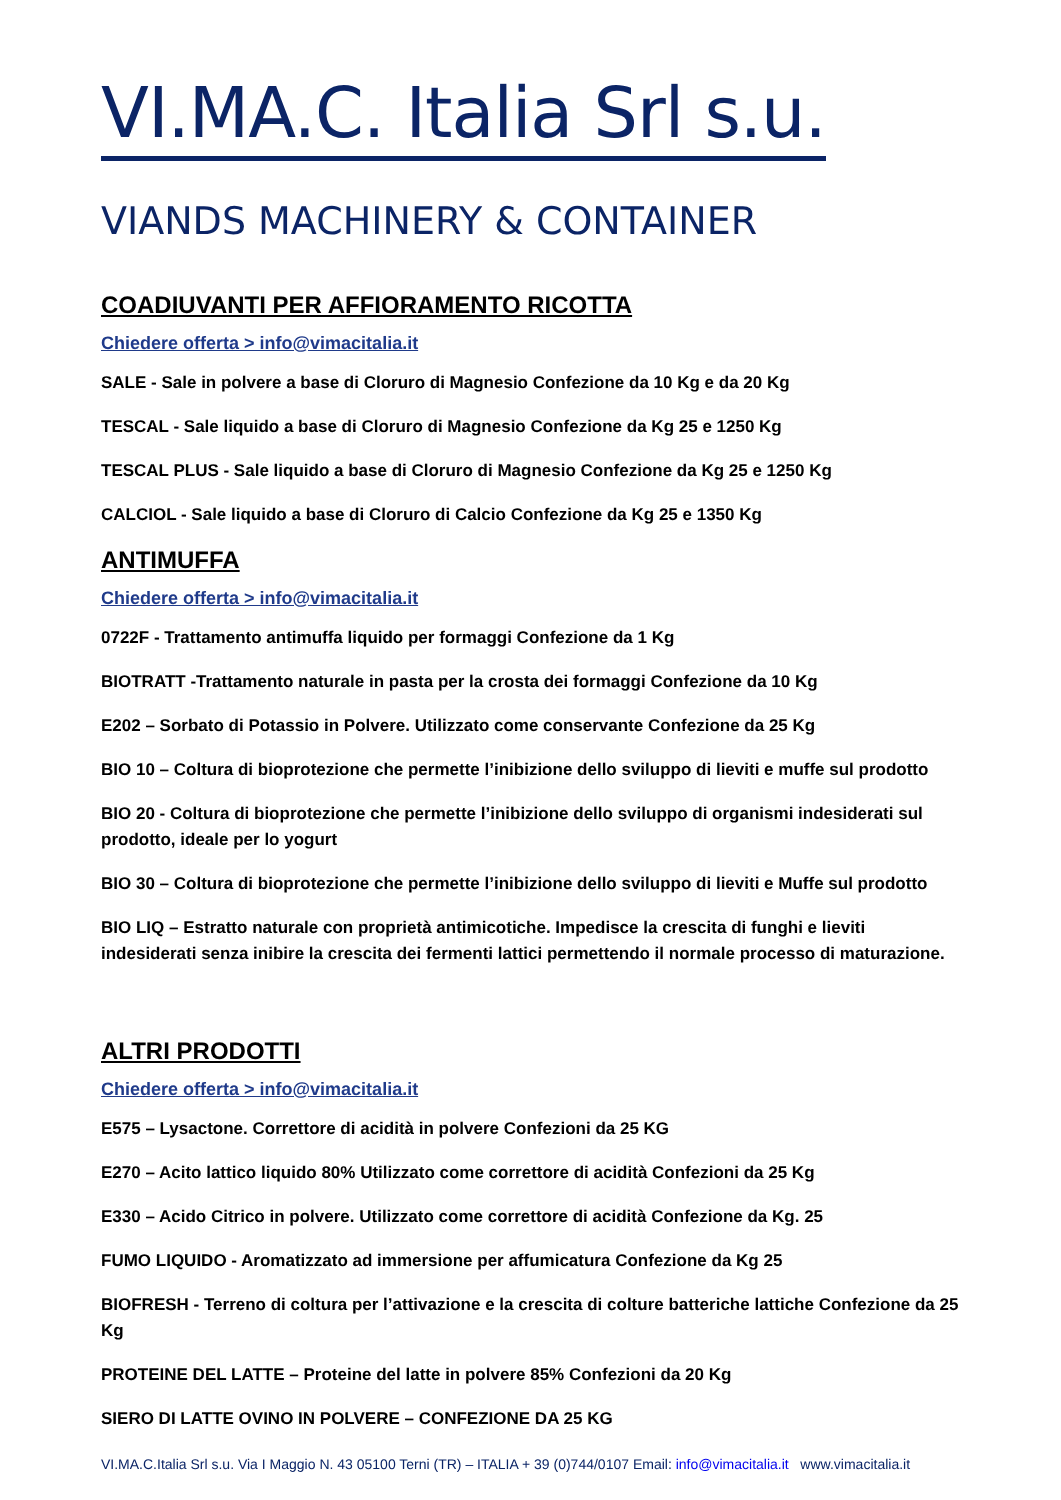VI.MA.C. Italia Srl s.u.
VIANDS MACHINERY & CONTAINER
COADIUVANTI PER AFFIORAMENTO RICOTTA
Chiedere offerta > info@vimacitalia.it
SALE - Sale in polvere a base di Cloruro di Magnesio Confezione da 10 Kg e da 20 Kg
TESCAL - Sale liquido a base di Cloruro di Magnesio Confezione da Kg 25 e 1250 Kg
TESCAL PLUS - Sale liquido a base di Cloruro di Magnesio Confezione da Kg 25 e 1250 Kg
CALCIOL - Sale liquido a base di Cloruro di Calcio Confezione da Kg 25 e 1350 Kg
ANTIMUFFA
Chiedere offerta > info@vimacitalia.it
0722F - Trattamento antimuffa liquido per formaggi Confezione da 1 Kg
BIOTRATT -Trattamento naturale in pasta per la crosta dei formaggi Confezione da 10 Kg
E202 – Sorbato di Potassio in Polvere. Utilizzato come conservante Confezione da 25 Kg
BIO 10 – Coltura di bioprotezione che permette l’inibizione dello sviluppo di lieviti e muffe sul prodotto
BIO 20 - Coltura di bioprotezione che permette l’inibizione dello sviluppo di organismi indesiderati sul prodotto, ideale per lo yogurt
BIO 30 – Coltura di bioprotezione che permette l’inibizione dello sviluppo di lieviti e Muffe sul prodotto
BIO LIQ – Estratto naturale con proprietà antimicotiche. Impedisce la crescita di funghi e lieviti indesiderati senza inibire la crescita dei fermenti lattici permettendo il normale processo di maturazione.
ALTRI PRODOTTI
Chiedere offerta > info@vimacitalia.it
E575 – Lysactone. Correttore di acidità in polvere Confezioni da 25 KG
E270 – Acito lattico liquido 80% Utilizzato come correttore di acidità Confezioni da 25 Kg
E330 – Acido Citrico in polvere. Utilizzato come correttore di acidità Confezione da Kg. 25
FUMO LIQUIDO - Aromatizzato ad immersione per affumicatura Confezione da Kg 25
BIOFRESH - Terreno di coltura per l’attivazione e la crescita di colture batteriche lattiche Confezione da 25 Kg
PROTEINE DEL LATTE – Proteine del latte in polvere 85% Confezioni da 20 Kg
SIERO DI LATTE OVINO IN POLVERE – CONFEZIONE DA 25 KG
VI.MA.C.Italia Srl s.u. Via I Maggio N. 43 05100 Terni (TR) – ITALIA + 39 (0)744/0107 Email: info@vimacitalia.it www.vimacitalia.it